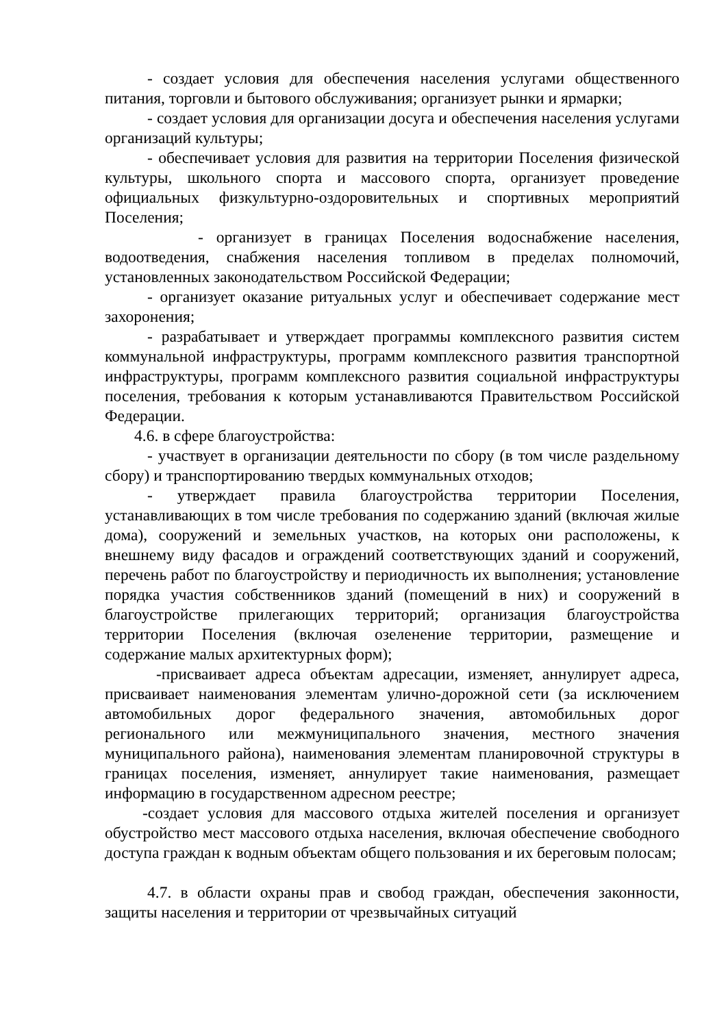- создает условия для обеспечения населения услугами общественного питания, торговли и бытового обслуживания; организует рынки и ярмарки;
- создает условия для организации досуга и обеспечения населения услугами организаций культуры;
- обеспечивает условия для развития на территории Поселения физической культуры, школьного спорта и массового спорта, организует проведение официальных физкультурно-оздоровительных и спортивных мероприятий Поселения;
- организует в границах Поселения водоснабжение населения, водоотведения, снабжения населения топливом в пределах полномочий, установленных законодательством Российской Федерации;
- организует оказание ритуальных услуг и обеспечивает содержание мест захоронения;
- разрабатывает и утверждает программы комплексного развития систем коммунальной инфраструктуры, программ комплексного развития транспортной инфраструктуры, программ комплексного развития социальной инфраструктуры поселения, требования к которым устанавливаются Правительством Российской Федерации.
4.6. в сфере благоустройства:
- участвует в организации деятельности по сбору (в том числе раздельному сбору) и транспортированию твердых коммунальных отходов;
- утверждает правила благоустройства территории Поселения, устанавливающих в том числе требования по содержанию зданий (включая жилые дома), сооружений и земельных участков, на которых они расположены, к внешнему виду фасадов и ограждений соответствующих зданий и сооружений, перечень работ по благоустройству и периодичность их выполнения; установление порядка участия собственников зданий (помещений в них) и сооружений в благоустройстве прилегающих территорий; организация благоустройства территории Поселения (включая озеленение территории, размещение и содержание малых архитектурных форм);
-присваивает адреса объектам адресации, изменяет, аннулирует адреса, присваивает наименования элементам улично-дорожной сети (за исключением автомобильных дорог федерального значения, автомобильных дорог регионального или межмуниципального значения, местного значения муниципального района), наименования элементам планировочной структуры в границах поселения, изменяет, аннулирует такие наименования, размещает информацию в государственном адресном реестре;
-создает условия для массового отдыха жителей поселения и организует обустройство мест массового отдыха населения, включая обеспечение свободного доступа граждан к водным объектам общего пользования и их береговым полосам;
4.7. в области охраны прав и свобод граждан, обеспечения законности, защиты населения и территории от чрезвычайных ситуаций